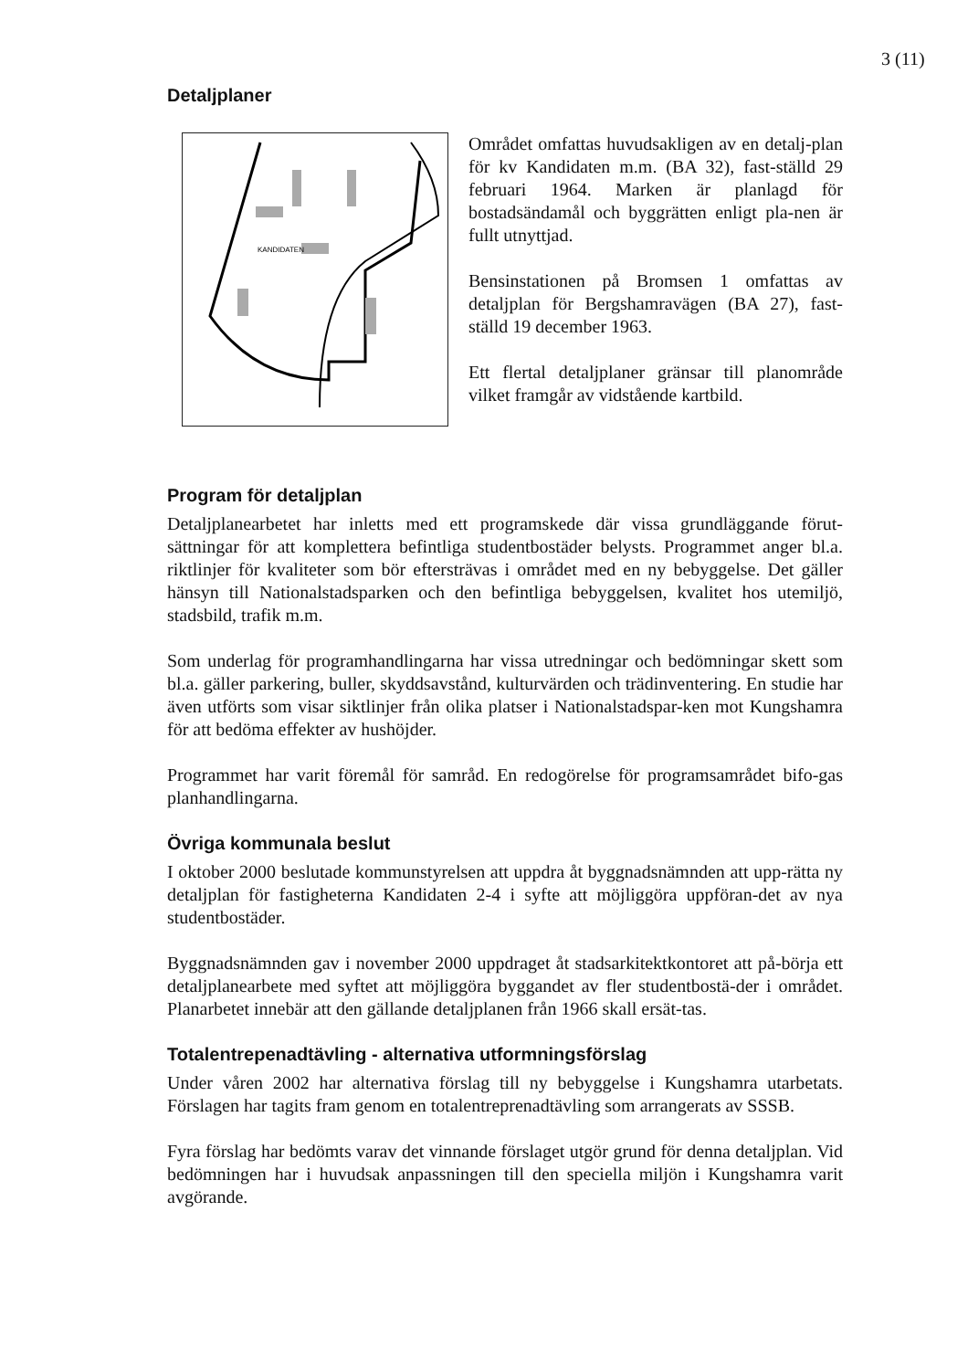3 (11)
Detaljplaner
KANDIDATEN
Området omfattas huvudsakligen av en detalj-plan för kv Kandidaten m.m. (BA 32), fast-ställd 29 februari 1964. Marken är planlagd för bostadsändamål och byggrätten enligt pla-nen är fullt utnyttjad.
Bensinstationen på Bromsen 1 omfattas av detaljplan för Bergshamravägen (BA 27), fast-ställd 19 december 1963.
Ett flertal detaljplaner gränsar till planområde vilket framgår av vidstående kartbild.
Program för detaljplan
Detaljplanearbetet har inletts med ett programskede där vissa grundläggande förut-sättningar för att komplettera befintliga studentbostäder belysts. Programmet anger bl.a. riktlinjer för kvaliteter som bör eftersträvas i området med en ny bebyggelse. Det gäller hänsyn till Nationalstadsparken och den befintliga bebyggelsen, kvalitet hos utemiljö, stadsbild, trafik m.m.
Som underlag för programhandlingarna har vissa utredningar och bedömningar skett som bl.a. gäller parkering, buller, skyddsavstånd, kulturvärden och trädinventering. En studie har även utförts som visar siktlinjer från olika platser i Nationalstadspar-ken mot Kungshamra för att bedöma effekter av hushöjder.
Programmet har varit föremål för samråd. En redogörelse för programsamrådet bifo-gas planhandlingarna.
Övriga kommunala beslut
I oktober 2000 beslutade kommunstyrelsen att uppdra åt byggnadsnämnden att upp-rätta ny detaljplan för fastigheterna Kandidaten 2-4 i syfte att möjliggöra uppföran-det av nya studentbostäder.
Byggnadsnämnden gav i november 2000 uppdraget åt stadsarkitektkontoret att på-börja ett detaljplanearbete med syftet att möjliggöra byggandet av fler studentbostä-der i området. Planarbetet innebär att den gällande detaljplanen från 1966 skall ersät-tas.
Totalentrepenadtävling - alternativa utformningsförslag
Under våren 2002 har alternativa förslag till ny bebyggelse i Kungshamra utarbetats. Förslagen har tagits fram genom en totalentreprenadtävling som arrangerats av SSSB.
Fyra förslag har bedömts varav det vinnande förslaget utgör grund för denna detaljplan. Vid bedömningen har i huvudsak anpassningen till den speciella miljön i Kungshamra varit avgörande.